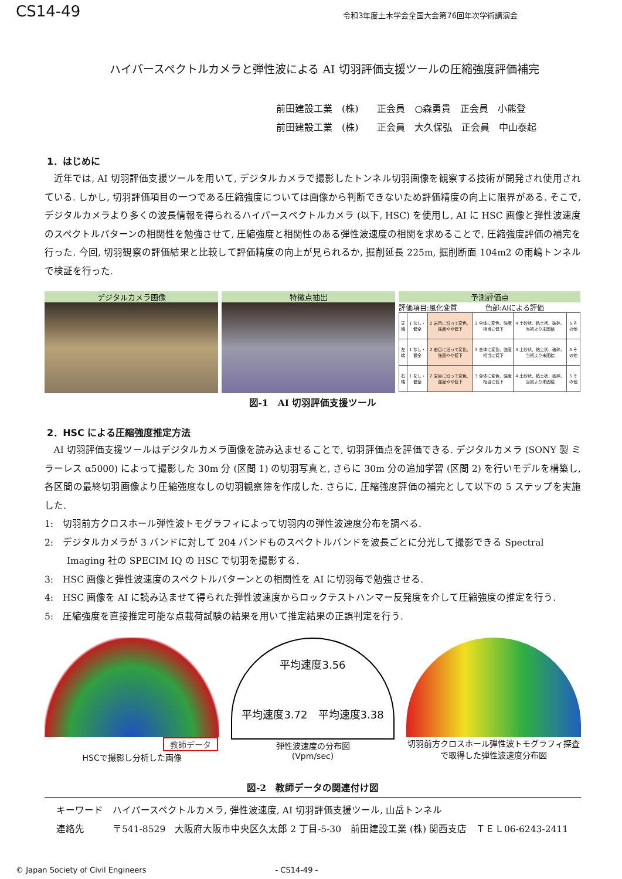CS14-49 令和3年度土木学会全国大会第76回年次学術講演会
ハイパースペクトルカメラと弾性波による AI 切羽評価支援ツールの圧縮強度評価補完
前田建設工業　(株)　　正会員　○森勇貴　正会員　小熊登
前田建設工業　(株)　　正会員　大久保弘　正会員　中山泰起
1．はじめに
近年では, AI 切羽評価支援ツールを用いて, デジタルカメラで撮影したトンネル切羽画像を観察する技術が開発され使用されている. しかし, 切羽評価項目の一つである圧縮強度については画像から判断できないため評価精度の向上に限界がある. そこで, デジタルカメラより多くの波長情報を得られるハイパースペクトルカメラ (以下, HSC) を使用し, AI に HSC 画像と弾性波速度のスペクトルパターンの相関性を勉強させて, 圧縮強度と相関性のある弾性波速度の相関を求めることで, 圧縮強度評価の補完を行った. 今回, 切羽観察の評価結果と比較して評価精度の向上が見られるか, 掘削延長 225m, 掘削断面 104m2 の雨嶋トンネルで検証を行った.
デジタルカメラ画像 特徴点抽出 予測評価点
評価項目:風化変質　　　　色部:AIによる評価
| 天端 | 1 なし・健全 | 2 岩目に沿って変色、強度やや低下 | 3 全体に変色、強度相当に低下 | 4 土砂状、粘土状、破砕、当初より未固結 | 5 その他 |
| 左端 | 1 なし・健全 | 2 岩目に沿って変色、強度やや低下 | 3 全体に変色、強度相当に低下 | 4 土砂状、粘土状、破砕、当初より未固結 | 5 その他 |
| 右端 | 1 なし・健全 | 2 岩目に沿って変色、強度やや低下 | 3 全体に変色、強度相当に低下 | 4 土砂状、粘土状、破砕、当初より未固結 | 5 その他 |
図-1　AI 切羽評価支援ツール
2．HSC による圧縮強度推定方法
AI 切羽評価支援ツールはデジタルカメラ画像を読み込ませることで, 切羽評価点を評価できる. デジタルカメラ (SONY 製 ミラーレス α5000) によって撮影した 30m 分 (区間 1) の切羽写真と, さらに 30m 分の追加学習 (区間 2) を行いモデルを構築し, 各区間の最終切羽画像より圧縮強度なしの切羽観察簿を作成した. さらに, 圧縮強度評価の補完として以下の 5 ステップを実施した.
1:　切羽前方クロスホール弾性波トモグラフィによって切羽内の弾性波速度分布を調べる.
2:　デジタルカメラが 3 バンドに対して 204 バンドものスペクトルバンドを波長ごとに分光して撮影できる Spectral Imaging 社の SPECIM IQ の HSC で切羽を撮影する.
3:　HSC 画像と弾性波速度のスペクトルパターンとの相関性を AI に切羽毎で勉強させる.
4:　HSC 画像を AI に読み込ませて得られた弾性波速度からロックテストハンマー反発度を介して圧縮強度の推定を行う.
5:　圧縮強度を直接推定可能な点載荷試験の結果を用いて推定結果の正誤判定を行う.
教師データ
HSCで撮影し分析した画像
平均速度3.56
平均速度3.72　平均速度3.38
弾性波速度の分布図
(Vpm/sec)
切羽前方クロスホール弾性波トモグラフィ探査で取得した弾性波速度分布図
図-2　教師データの関連付け図
キーワード　ハイパースペクトルカメラ, 弾性波速度, AI 切羽評価支援ツール, 山岳トンネル
連絡先　　　〒541-8529　大阪府大阪市中央区久太郎 2 丁目-5-30　前田建設工業 (株) 関西支店　ＴＥＬ06-6243-2411
© Japan Society of Civil Engineers - CS14-49 -